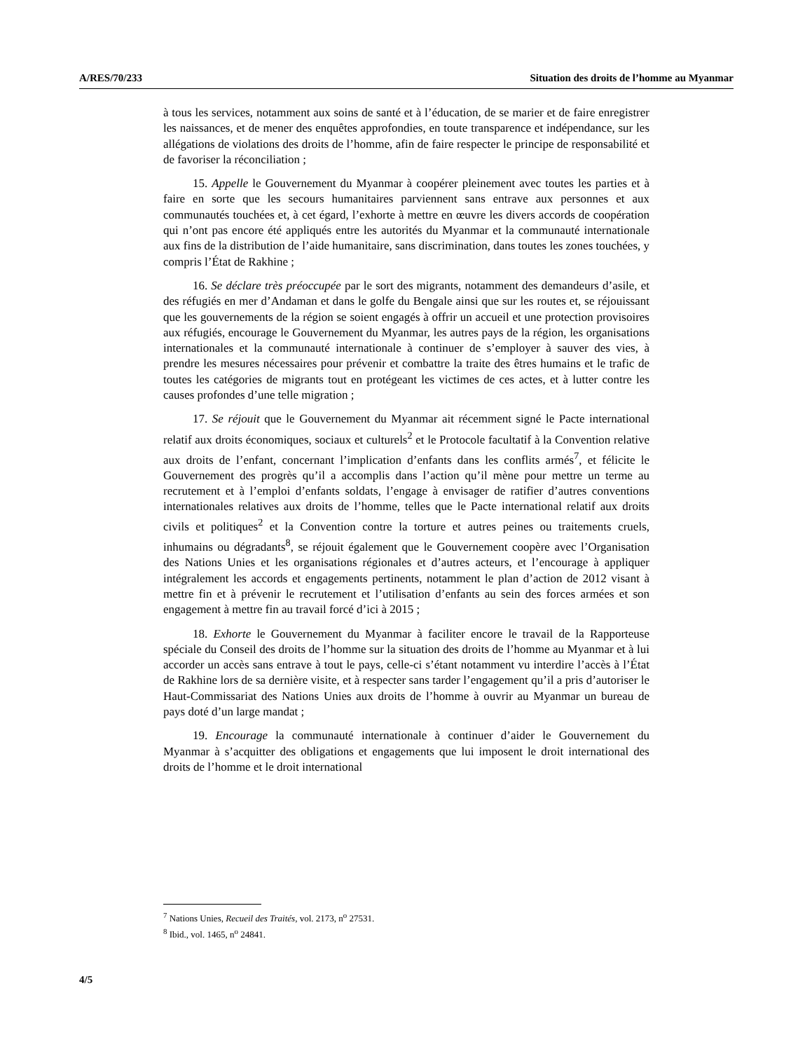A/RES/70/233 Situation des droits de l’homme au Myanmar
à tous les services, notamment aux soins de santé et à l’éducation, de se marier et de faire enregistrer les naissances, et de mener des enquêtes approfondies, en toute transparence et indépendance, sur les allégations de violations des droits de l’homme, afin de faire respecter le principe de responsabilité et de favoriser la réconciliation ;
15. Appelle le Gouvernement du Myanmar à coopérer pleinement avec toutes les parties et à faire en sorte que les secours humanitaires parviennent sans entrave aux personnes et aux communautés touchées et, à cet égard, l’exhorte à mettre en œuvre les divers accords de coopération qui n’ont pas encore été appliqués entre les autorités du Myanmar et la communauté internationale aux fins de la distribution de l’aide humanitaire, sans discrimination, dans toutes les zones touchées, y compris l’État de Rakhine ;
16. Se déclare très préoccupée par le sort des migrants, notamment des demandeurs d’asile, et des réfugiés en mer d’Andaman et dans le golfe du Bengale ainsi que sur les routes et, se réjouissant que les gouvernements de la région se soient engagés à offrir un accueil et une protection provisoires aux réfugiés, encourage le Gouvernement du Myanmar, les autres pays de la région, les organisations internationales et la communauté internationale à continuer de s’employer à sauver des vies, à prendre les mesures nécessaires pour prévenir et combattre la traite des êtres humains et le trafic de toutes les catégories de migrants tout en protégeant les victimes de ces actes, et à lutter contre les causes profondes d’une telle migration ;
17. Se réjouit que le Gouvernement du Myanmar ait récemment signé le Pacte international relatif aux droits économiques, sociaux et culturels<sup>2</sup> et le Protocole facultatif à la Convention relative aux droits de l’enfant, concernant l’implication d’enfants dans les conflits armés<sup>7</sup>, et félicite le Gouvernement des progrès qu’il a accomplis dans l’action qu’il mène pour mettre un terme au recrutement et à l’emploi d’enfants soldats, l’engage à envisager de ratifier d’autres conventions internationales relatives aux droits de l’homme, telles que le Pacte international relatif aux droits civils et politiques<sup>2</sup> et la Convention contre la torture et autres peines ou traitements cruels, inhumains ou dégradants<sup>8</sup>, se réjouit également que le Gouvernement coopère avec l’Organisation des Nations Unies et les organisations régionales et d’autres acteurs, et l’encourage à appliquer intégralement les accords et engagements pertinents, notamment le plan d’action de 2012 visant à mettre fin et à prévenir le recrutement et l’utilisation d’enfants au sein des forces armées et son engagement à mettre fin au travail forcé d’ici à 2015 ;
18. Exhorte le Gouvernement du Myanmar à faciliter encore le travail de la Rapporteuse spéciale du Conseil des droits de l’homme sur la situation des droits de l’homme au Myanmar et à lui accorder un accès sans entrave à tout le pays, celle-ci s’étant notamment vu interdire l’accès à l’État de Rakhine lors de sa dernière visite, et à respecter sans tarder l’engagement qu’il a pris d’autoriser le Haut-Commissariat des Nations Unies aux droits de l’homme à ouvrir au Myanmar un bureau de pays doté d’un large mandat ;
19. Encourage la communauté internationale à continuer d’aider le Gouvernement du Myanmar à s’acquitter des obligations et engagements que lui imposent le droit international des droits de l’homme et le droit international
<sup>7</sup> Nations Unies, Recueil des Traités, vol. 2173, n<sup>o</sup> 27531.
<sup>8</sup> Ibid., vol. 1465, n<sup>o</sup> 24841.
4/5